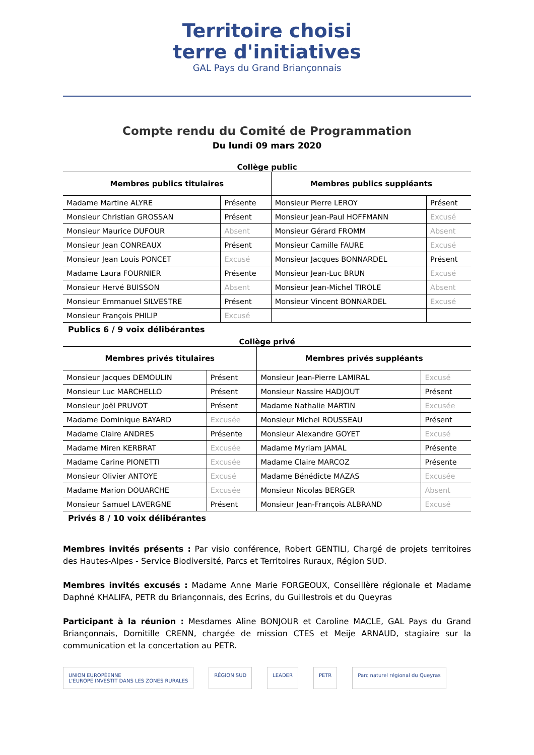Territoire choisi
terre d'initiatives
GAL Pays du Grand Briançonnais
Compte rendu du Comité de Programmation
Du lundi 09 mars 2020
Collège public
| Membres publics titulaires | | Membres publics suppléants | |
| --- | --- | --- | --- |
| Madame Martine ALYRE | Présente | Monsieur Pierre LEROY | Présent |
| Monsieur Christian GROSSAN | Présent | Monsieur Jean-Paul HOFFMANN | Excusé |
| Monsieur Maurice DUFOUR | Absent | Monsieur Gérard FROMM | Absent |
| Monsieur Jean CONREAUX | Présent | Monsieur Camille FAURE | Excusé |
| Monsieur Jean Louis PONCET | Excusé | Monsieur Jacques BONNARDEL | Présent |
| Madame Laura FOURNIER | Présente | Monsieur Jean-Luc BRUN | Excusé |
| Monsieur Hervé BUISSON | Absent | Monsieur Jean-Michel TIROLE | Absent |
| Monsieur Emmanuel SILVESTRE | Présent | Monsieur Vincent BONNARDEL | Excusé |
| Monsieur François PHILIP | Excusé | | |
Publics 6 / 9 voix délibérantes
Collège privé
| Membres privés titulaires | | Membres privés suppléants | |
| --- | --- | --- | --- |
| Monsieur Jacques DEMOULIN | Présent | Monsieur Jean-Pierre LAMIRAL | Excusé |
| Monsieur Luc MARCHELLO | Présent | Monsieur Nassire HADJOUT | Présent |
| Monsieur Joël PRUVOT | Présent | Madame Nathalie MARTIN | Excusée |
| Madame Dominique BAYARD | Excusée | Monsieur Michel ROUSSEAU | Présent |
| Madame Claire ANDRES | Présente | Monsieur Alexandre GOYET | Excusé |
| Madame Miren KERBRAT | Excusée | Madame Myriam JAMAL | Présente |
| Madame Carine PIONETTI | Excusée | Madame Claire MARCOZ | Présente |
| Monsieur Olivier ANTOYE | Excusé | Madame Bénédicte MAZAS | Excusée |
| Madame Marion DOUARCHE | Excusée | Monsieur Nicolas BERGER | Absent |
| Monsieur Samuel LAVERGNE | Présent | Monsieur Jean-François ALBRAND | Excusé |
Privés 8 / 10 voix délibérantes
Membres invités présents : Par visio conférence, Robert GENTILI, Chargé de projets territoires des Hautes-Alpes - Service Biodiversité, Parcs et Territoires Ruraux, Région SUD.
Membres invités excusés : Madame Anne Marie FORGEOUX, Conseillère régionale et Madame Daphné KHALIFA, PETR du Briançonnais, des Ecrins, du Guillestrois et du Queyras
Participant à la réunion : Mesdames Aline BONJOUR et Caroline MACLE, GAL Pays du Grand Briançonnais, Domitille CRENN, chargée de mission CTES et Meije ARNAUD, stagiaire sur la communication et la concertation au PETR.
UNION EUROPÉENNE
L'EUROPE INVESTIT DANS LES ZONES RURALES RÉGION SUD LEADER PETR Parc naturel régional du Queyras